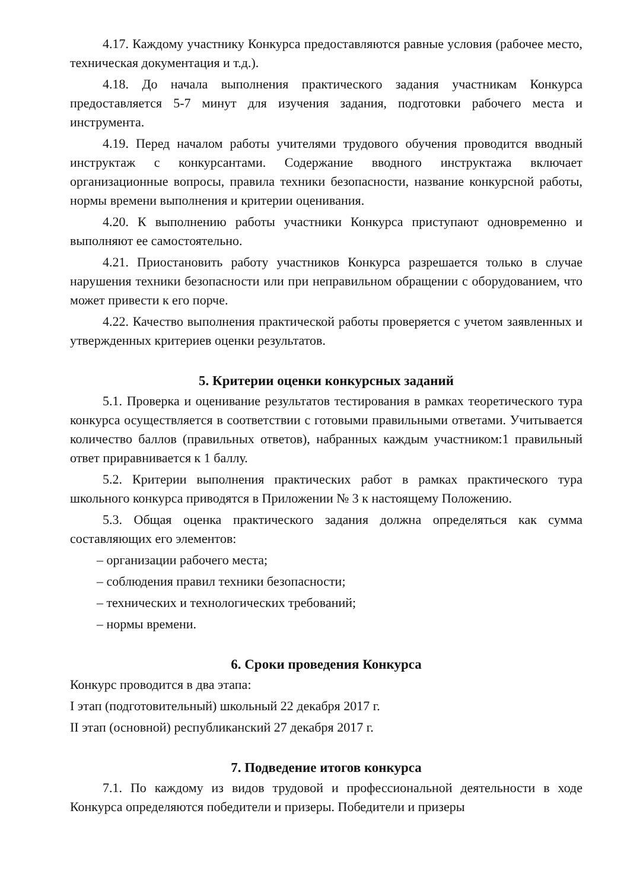4.17. Каждому участнику Конкурса предоставляются равные условия (рабочее место, техническая документация и т.д.).
4.18. До начала выполнения практического задания участникам Конкурса предоставляется 5-7 минут для изучения задания, подготовки рабочего места и инструмента.
4.19. Перед началом работы учителями трудового обучения проводится вводный инструктаж с конкурсантами. Содержание вводного инструктажа включает организационные вопросы, правила техники безопасности, название конкурсной работы, нормы времени выполнения и критерии оценивания.
4.20. К выполнению работы участники Конкурса приступают одновременно и выполняют ее самостоятельно.
4.21. Приостановить работу участников Конкурса разрешается только в случае нарушения техники безопасности или при неправильном обращении с оборудованием, что может привести к его порче.
4.22. Качество выполнения практической работы проверяется с учетом заявленных и утвержденных критериев оценки результатов.
5. Критерии оценки конкурсных заданий
5.1. Проверка и оценивание результатов тестирования в рамках теоретического тура конкурса осуществляется в соответствии с готовыми правильными ответами. Учитывается количество баллов (правильных ответов), набранных каждым участником:1 правильный ответ приравнивается к 1 баллу.
5.2. Критерии выполнения практических работ в рамках практического тура школьного конкурса приводятся в Приложении № 3 к настоящему Положению.
5.3. Общая оценка практического задания должна определяться как сумма составляющих его элементов:
– организации рабочего места;
– соблюдения правил техники безопасности;
– технических и технологических требований;
– нормы времени.
6. Сроки проведения Конкурса
Конкурс проводится в два этапа:
I этап (подготовительный) школьный 22 декабря 2017 г.
II этап (основной) республиканский 27 декабря 2017 г.
7. Подведение итогов конкурса
7.1. По каждому из видов трудовой и профессиональной деятельности в ходе Конкурса определяются победители и призеры. Победители и призеры